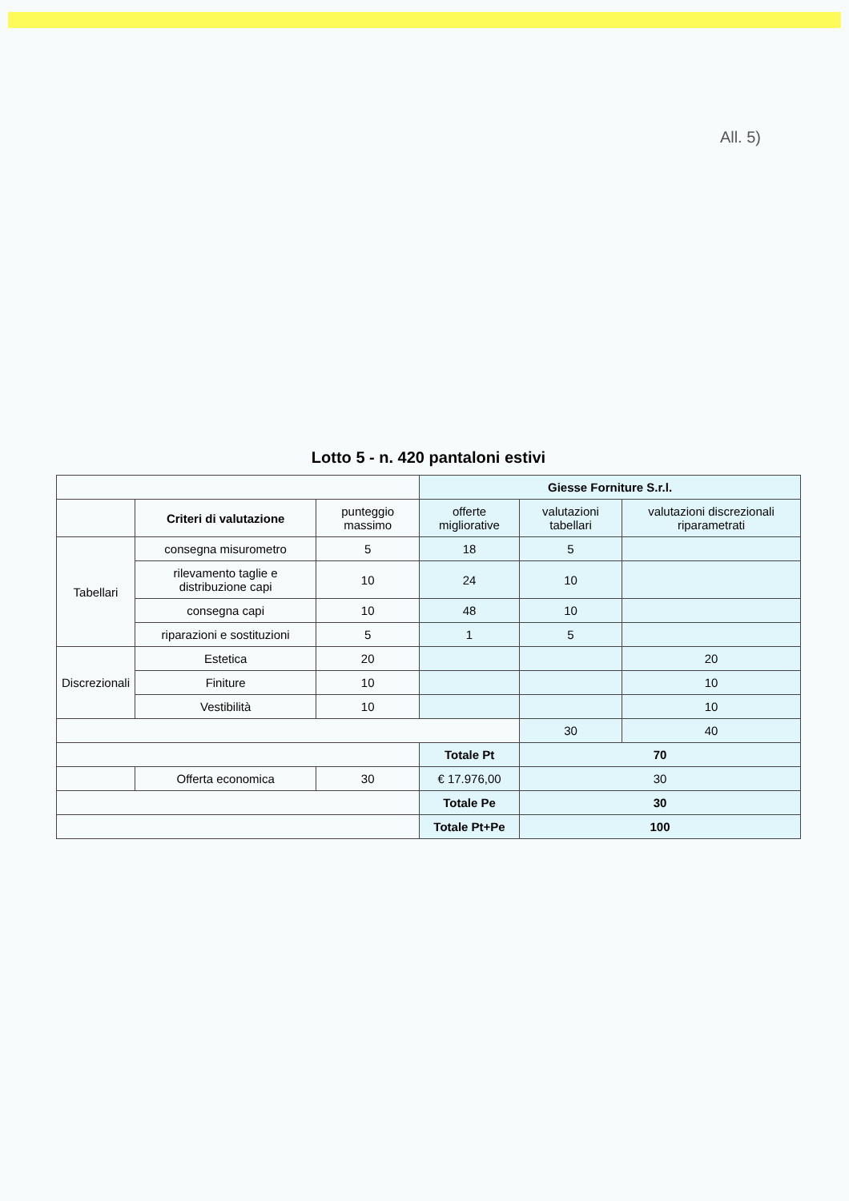All. 5)
Lotto 5 - n. 420 pantaloni estivi
| | | | Giesse Forniture S.r.l. | | |
| | Criteri di valutazione | punteggio massimo | offerte migliorative | valutazioni tabellari | valutazioni discrezionali riparametrati |
| Tabellari | consegna misurometro | 5 | 18 | 5 | |
| | rilevamento taglie e distribuzione capi | 10 | 24 | 10 | |
| | consegna capi | 10 | 48 | 10 | |
| | riparazioni e sostituzioni | 5 | 1 | 5 | |
| Discrezionali | Estetica | 20 | | | 20 |
| | Finiture | 10 | | | 10 |
| | Vestibilità | 10 | | | 10 |
| | | | | 30 | 40 |
| | | | Totale Pt | 70 | |
| | Offerta economica | 30 | € 17.976,00 | 30 | |
| | | | Totale Pe | 30 | |
| | | | Totale Pt+Pe | 100 | |